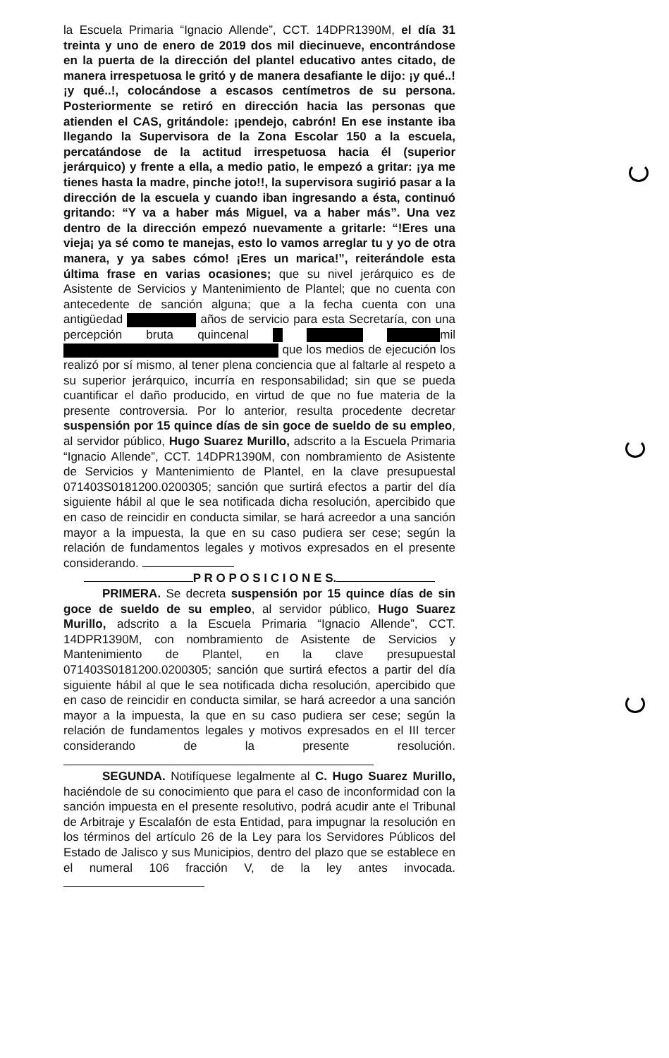la Escuela Primaria “Ignacio Allende”, CCT. 14DPR1390M, el día 31 treinta y uno de enero de 2019 dos mil diecinueve, encontrándose en la puerta de la dirección del plantel educativo antes citado, de manera irrespetuosa le gritó y de manera desafiante le dijo: ¡y qué..! ¡y qué..!, colocándose a escasos centímetros de su persona. Posteriormente se retiró en dirección hacia las personas que atienden el CAS, gritándole: ¡pendejo, cabrón! En ese instante iba llegando la Supervisora de la Zona Escolar 150 a la escuela, percatándose de la actitud irrespetuosa hacia él (superior jerárquico) y frente a ella, a medio patio, le empezó a gritar: ¡ya me tienes hasta la madre, pinche joto!!, la supervisora sugirió pasar a la dirección de la escuela y cuando iban ingresando a ésta, continuó gritando: “Y va a haber más Miguel, va a haber más”. Una vez dentro de la dirección empezó nuevamente a gritarle: “!Eres una vieja¡ ya sé como te manejas, esto lo vamos arreglar tu y yo de otra manera, y ya sabes cómo! ¡Eres un marica!”, reiterándole esta última frase en varias ocasiones; que su nivel jerárquico es de Asistente de Servicios y Mantenimiento de Plantel; que no cuenta con antecedente de sanción alguna; que a la fecha cuenta con una antigüedad años de servicio para esta Secretaría, con una percepción bruta quincenal mil que los medios de ejecución los realizó por sí mismo, al tener plena conciencia que al faltarle al respeto a su superior jerárquico, incurría en responsabilidad; sin que se pueda cuantificar el daño producido, en virtud de que no fue materia de la presente controversia. Por lo anterior, resulta procedente decretar suspensión por 15 quince días de sin goce de sueldo de su empleo, al servidor público, Hugo Suarez Murillo, adscrito a la Escuela Primaria “Ignacio Allende”, CCT. 14DPR1390M, con nombramiento de Asistente de Servicios y Mantenimiento de Plantel, en la clave presupuestal 071403S0181200.0200305; sanción que surtirá efectos a partir del día siguiente hábil al que le sea notificada dicha resolución, apercibido que en caso de reincidir en conducta similar, se hará acreedor a una sanción mayor a la impuesta, la que en su caso pudiera ser cese; según la relación de fundamentos legales y motivos expresados en el presente considerando.
P R O P O S I C I O N E S.
PRIMERA. Se decreta suspensión por 15 quince días de sin goce de sueldo de su empleo, al servidor público, Hugo Suarez Murillo, adscrito a la Escuela Primaria “Ignacio Allende”, CCT. 14DPR1390M, con nombramiento de Asistente de Servicios y Mantenimiento de Plantel, en la clave presupuestal 071403S0181200.0200305; sanción que surtirá efectos a partir del día siguiente hábil al que le sea notificada dicha resolución, apercibido que en caso de reincidir en conducta similar, se hará acreedor a una sanción mayor a la impuesta, la que en su caso pudiera ser cese; según la relación de fundamentos legales y motivos expresados en el III tercer considerando de la presente resolución.
SEGUNDA. Notifíquese legalmente al C. Hugo Suarez Murillo, haciéndole de su conocimiento que para el caso de inconformidad con la sanción impuesta en el presente resolutivo, podrá acudir ante el Tribunal de Arbitraje y Escalafón de esta Entidad, para impugnar la resolución en los términos del artículo 26 de la Ley para los Servidores Públicos del Estado de Jalisco y sus Municipios, dentro del plazo que se establece en el numeral 106 fracción V, de la ley antes invocada.